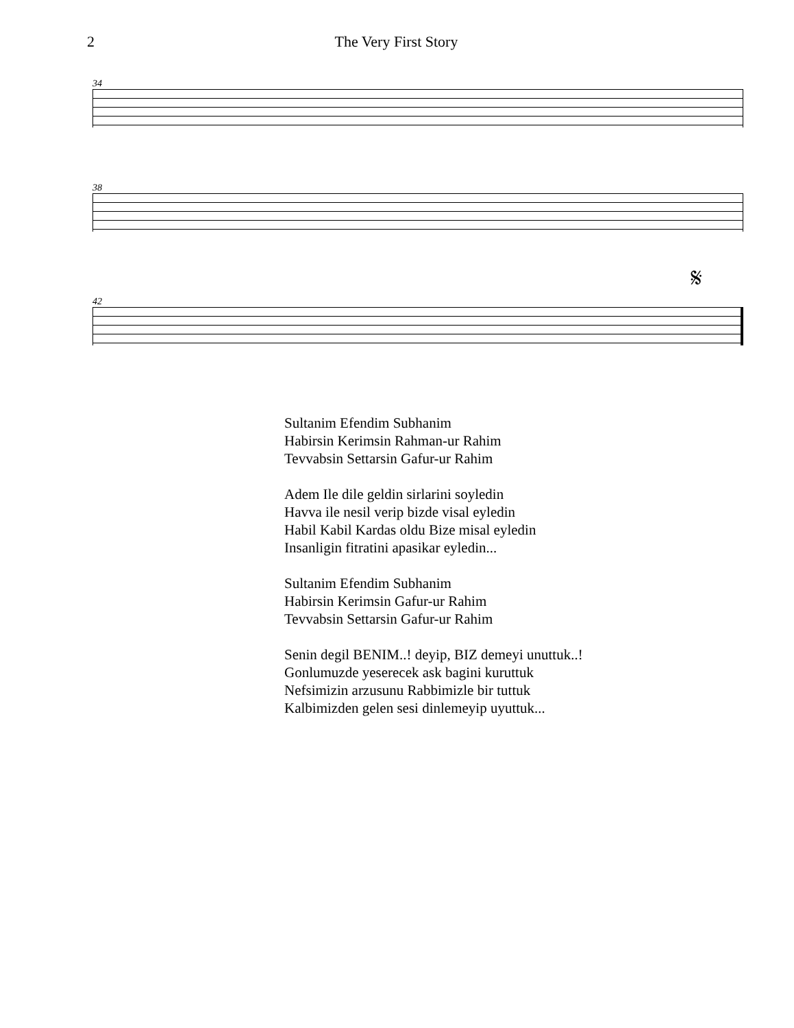2 The Very First Story
34
38
𝄋
42
Sultanim Efendim Subhanim
Habirsin Kerimsin Rahman-ur Rahim
Tevvabsin Settarsin Gafur-ur Rahim
Adem Ile dile geldin sirlarini soyledin
Havva ile nesil verip bizde visal eyledin
Habil Kabil Kardas oldu Bize misal eyledin
Insanligin fitratini apasikar eyledin...
Sultanim Efendim Subhanim
Habirsin Kerimsin Gafur-ur Rahim
Tevvabsin Settarsin Gafur-ur Rahim
Senin degil BENIM..! deyip, BIZ demeyi unuttuk..!
Gonlumuzde yeserecek ask bagini kuruttuk
Nefsimizin arzusunu Rabbimizle bir tuttuk
Kalbimizden gelen sesi dinlemeyip uyuttuk...